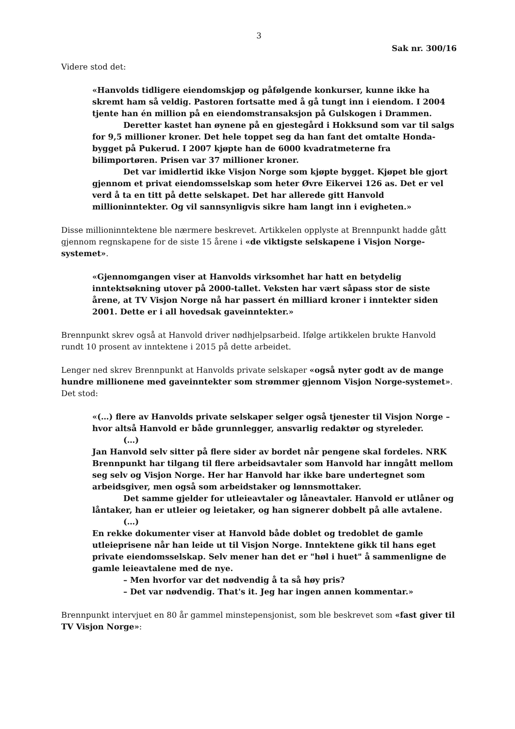3
Sak nr. 300/16
Videre stod det:
«Hanvolds tidligere eiendomskjøp og påfølgende konkurser, kunne ikke ha skremt ham så veldig. Pastoren fortsatte med å gå tungt inn i eiendom. I 2004 tjente han én million på en eiendomstransaksjon på Gulskogen i Drammen.
Deretter kastet han øynene på en gjestegård i Hokksund som var til salgs for 9,5 millioner kroner. Det hele toppet seg da han fant det omtalte Honda-bygget på Pukerud. I 2007 kjøpte han de 6000 kvadratmeterne fra bilimportøren. Prisen var 37 millioner kroner.
Det var imidlertid ikke Visjon Norge som kjøpte bygget. Kjøpet ble gjort gjennom et privat eiendomsselskap som heter Øvre Eikervei 126 as. Det er vel verd å ta en titt på dette selskapet. Det har allerede gitt Hanvold millioninntekter. Og vil sannsynligvis sikre ham langt inn i evigheten.»
Disse millioninntektene ble nærmere beskrevet. Artikkelen opplyste at Brennpunkt hadde gått gjennom regnskapene for de siste 15 årene i «de viktigste selskapene i Visjon Norge-systemet».
«Gjennomgangen viser at Hanvolds virksomhet har hatt en betydelig inntektsøkning utover på 2000-tallet. Veksten har vært såpass stor de siste årene, at TV Visjon Norge nå har passert én milliard kroner i inntekter siden 2001. Dette er i all hovedsak gaveinntekter.»
Brennpunkt skrev også at Hanvold driver nødhjelpsarbeid. Ifølge artikkelen brukte Hanvold rundt 10 prosent av inntektene i 2015 på dette arbeidet.
Lenger ned skrev Brennpunkt at Hanvolds private selskaper «også nyter godt av de mange hundre millionene med gaveinntekter som strømmer gjennom Visjon Norge-systemet». Det stod:
«(…) flere av Hanvolds private selskaper selger også tjenester til Visjon Norge – hvor altså Hanvold er både grunnlegger, ansvarlig redaktør og styreleder.
(…)
Jan Hanvold selv sitter på flere sider av bordet når pengene skal fordeles. NRK Brennpunkt har tilgang til flere arbeidsavtaler som Hanvold har inngått mellom seg selv og Visjon Norge. Her har Hanvold har ikke bare undertegnet som arbeidsgiver, men også som arbeidstaker og lønnsmottaker.
Det samme gjelder for utleieavtaler og låneavtaler. Hanvold er utlåner og låntaker, han er utleier og leietaker, og han signerer dobbelt på alle avtalene.
(…)
En rekke dokumenter viser at Hanvold både doblet og tredoblet de gamle utleieprisene når han leide ut til Visjon Norge. Inntektene gikk til hans eget private eiendomsselskap. Selv mener han det er "høl i huet" å sammenligne de gamle leieavtalene med de nye.
– Men hvorfor var det nødvendig å ta så høy pris?
– Det var nødvendig. That's it. Jeg har ingen annen kommentar.»
Brennpunkt intervjuet en 80 år gammel minstepensjonist, som ble beskrevet som «fast giver til TV Visjon Norge»: